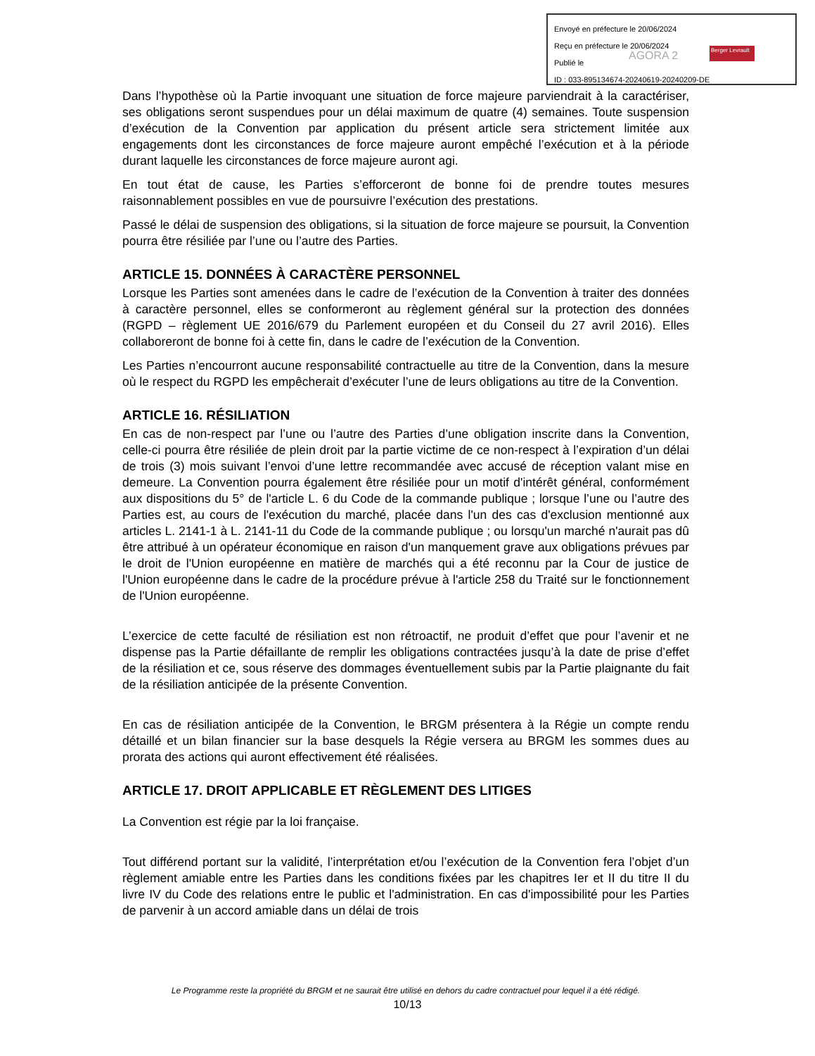Envoyé en préfecture le 20/06/2024
Reçu en préfecture le 20/06/2024
Publié le
ID : 033-895134674-20240619-20240209-DE
AGORA 2 Berger Levrault
Dans l’hypothèse où la Partie invoquant une situation de force majeure parviendrait à la caractériser, ses obligations seront suspendues pour un délai maximum de quatre (4) semaines. Toute suspension d’exécution de la Convention par application du présent article sera strictement limitée aux engagements dont les circonstances de force majeure auront empêché l’exécution et à la période durant laquelle les circonstances de force majeure auront agi.
En tout état de cause, les Parties s’efforceront de bonne foi de prendre toutes mesures raisonnablement possibles en vue de poursuivre l’exécution des prestations.
Passé le délai de suspension des obligations, si la situation de force majeure se poursuit, la Convention pourra être résiliée par l’une ou l’autre des Parties.
ARTICLE 15. DONNÉES À CARACTÈRE PERSONNEL
Lorsque les Parties sont amenées dans le cadre de l’exécution de la Convention à traiter des données à caractère personnel, elles se conformeront au règlement général sur la protection des données (RGPD – règlement UE 2016/679 du Parlement européen et du Conseil du 27 avril 2016). Elles collaboreront de bonne foi à cette fin, dans le cadre de l’exécution de la Convention.
Les Parties n’encourront aucune responsabilité contractuelle au titre de la Convention, dans la mesure où le respect du RGPD les empêcherait d’exécuter l’une de leurs obligations au titre de la Convention.
ARTICLE 16. RÉSILIATION
En cas de non-respect par l’une ou l’autre des Parties d’une obligation inscrite dans la Convention, celle-ci pourra être résiliée de plein droit par la partie victime de ce non-respect à l’expiration d’un délai de trois (3) mois suivant l’envoi d’une lettre recommandée avec accusé de réception valant mise en demeure. La Convention pourra également être résiliée pour un motif d'intérêt général, conformément aux dispositions du 5° de l'article L. 6 du Code de la commande publique ; lorsque l’une ou l’autre des Parties est, au cours de l'exécution du marché, placée dans l'un des cas d'exclusion mentionné aux articles L. 2141-1 à L. 2141-11 du Code de la commande publique ; ou lorsqu'un marché n'aurait pas dû être attribué à un opérateur économique en raison d'un manquement grave aux obligations prévues par le droit de l'Union européenne en matière de marchés qui a été reconnu par la Cour de justice de l'Union européenne dans le cadre de la procédure prévue à l'article 258 du Traité sur le fonctionnement de l'Union européenne.
L’exercice de cette faculté de résiliation est non rétroactif, ne produit d’effet que pour l’avenir et ne dispense pas la Partie défaillante de remplir les obligations contractées jusqu’à la date de prise d’effet de la résiliation et ce, sous réserve des dommages éventuellement subis par la Partie plaignante du fait de la résiliation anticipée de la présente Convention.
En cas de résiliation anticipée de la Convention, le BRGM présentera à la Régie un compte rendu détaillé et un bilan financier sur la base desquels la Régie versera au BRGM les sommes dues au prorata des actions qui auront effectivement été réalisées.
ARTICLE 17. DROIT APPLICABLE ET RÈGLEMENT DES LITIGES
La Convention est régie par la loi française.
Tout différend portant sur la validité, l’interprétation et/ou l’exécution de la Convention fera l’objet d’un règlement amiable entre les Parties dans les conditions fixées par les chapitres Ier et II du titre II du livre IV du Code des relations entre le public et l'administration. En cas d'impossibilité pour les Parties de parvenir à un accord amiable dans un délai de trois
Le Programme reste la propriété du BRGM et ne saurait être utilisé en dehors du cadre contractuel pour lequel il a été rédigé.
10/13